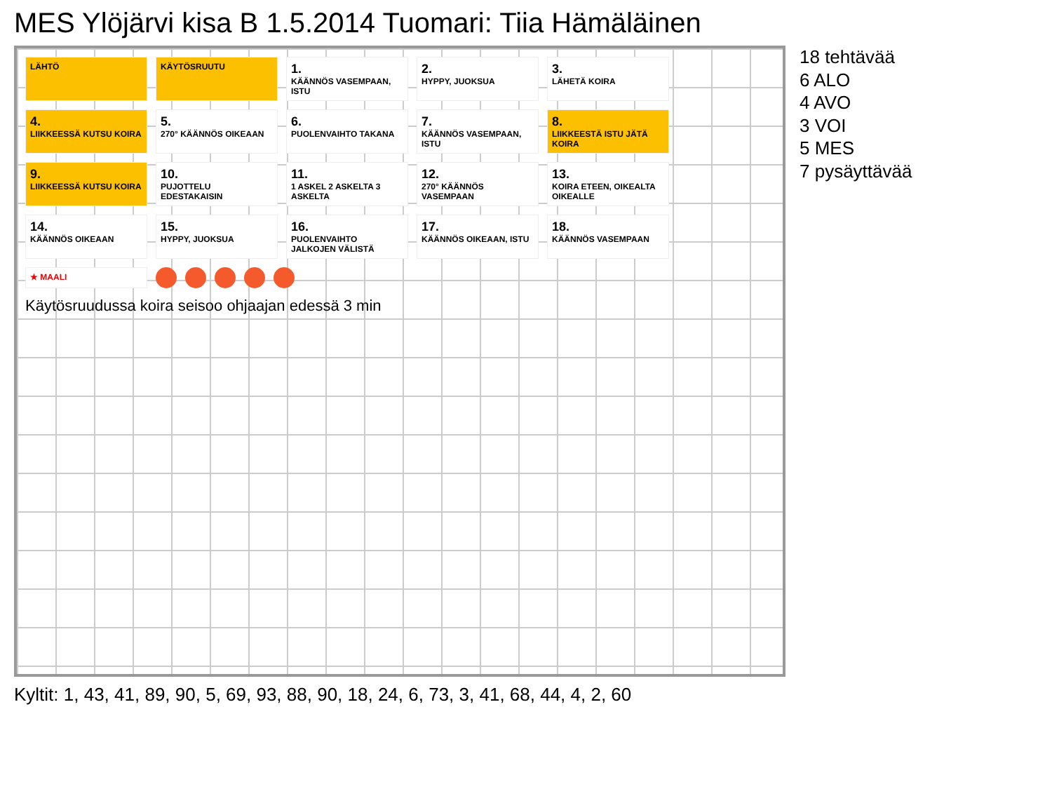MES Ylöjärvi kisa B 1.5.2014 Tuomari: Tiia Hämäläinen
LÄHTÖ
KÄYTÖSRUUTU
1.
KÄÄNNÖS VASEMPAAN, ISTU
2.
HYPPY, JUOKSUA
3.
LÄHETÄ KOIRA
4.
LIIKKEESSÄ KUTSU KOIRA
5.
270° KÄÄNNÖS OIKEAAN
6.
PUOLENVAIHTO TAKANA
7.
KÄÄNNÖS VASEMPAAN, ISTU
8.
LIIKKEESTÄ ISTU JÄTÄ KOIRA
9.
LIIKKEESSÄ KUTSU KOIRA
10.
PUJOTTELU EDESTAKAISIN
11.
1 ASKEL 2 ASKELTA 3 ASKELTA
12.
270° KÄÄNNÖS VASEMPAAN
13.
KOIRA ETEEN, OIKEALTA OIKEALLE
14.
KÄÄNNÖS OIKEAAN
15.
HYPPY, JUOKSUA
16.
PUOLENVAIHTO JALKOJEN VÄLISTÄ
17.
KÄÄNNÖS OIKEAAN, ISTU
18.
KÄÄNNÖS VASEMPAAN
★ MAALI
Käytösruudussa koira seisoo ohjaajan edessä 3 min
18 tehtävää
6 ALO
4 AVO
3 VOI
5 MES
7 pysäyttävää
Kyltit: 1, 43, 41, 89, 90, 5, 69, 93, 88, 90, 18, 24, 6, 73, 3, 41, 68, 44, 4, 2, 60